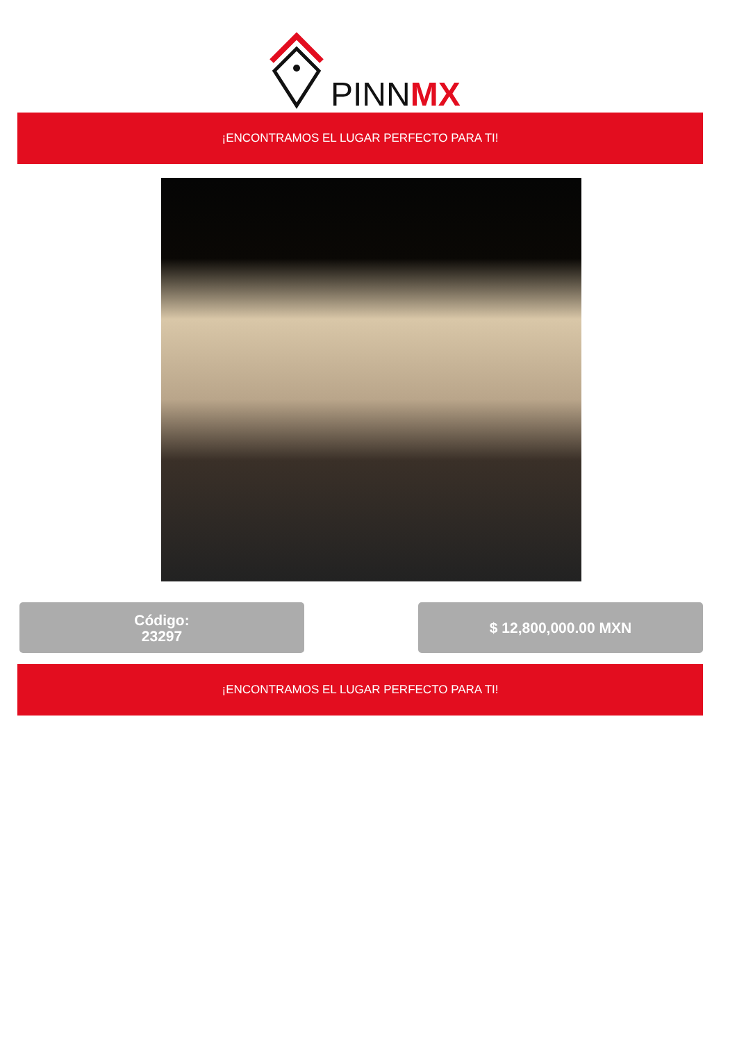PINNMX
¡ENCONTRAMOS EL LUGAR PERFECTO PARA TI!
Código:
23297
$ 12,800,000.00 MXN
¡ENCONTRAMOS EL LUGAR PERFECTO PARA TI!